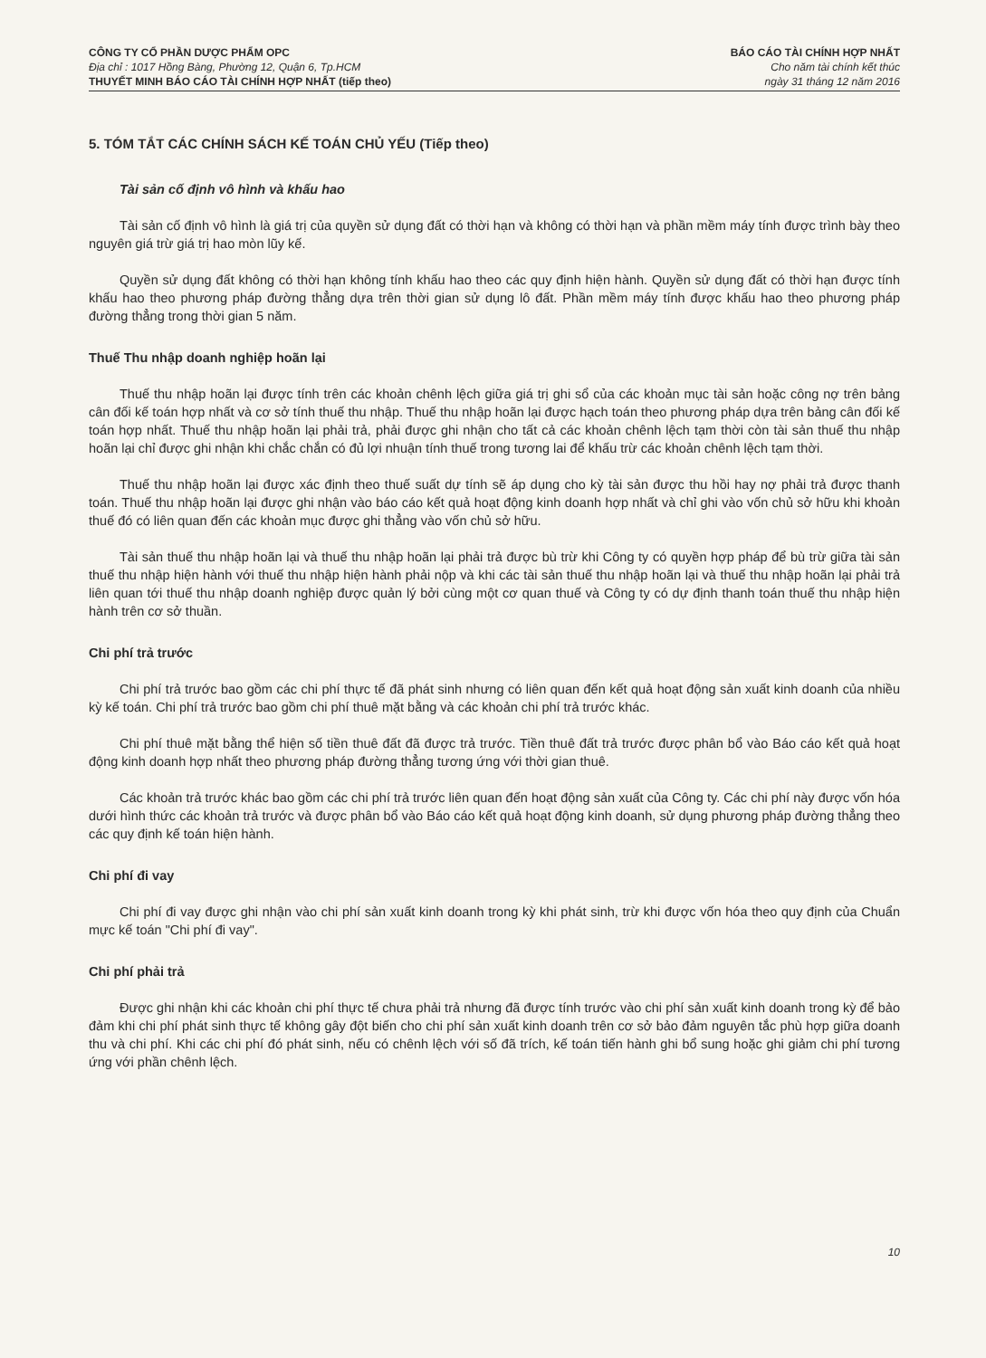CÔNG TY CỔ PHẦN DƯỢC PHẨM OPC
Địa chỉ : 1017 Hồng Bàng, Phường 12, Quận 6, Tp.HCM
THUYẾT MINH BÁO CÁO TÀI CHÍNH HỢP NHẤT (tiếp theo)
BÁO CÁO TÀI CHÍNH HỢP NHẤT
Cho năm tài chính kết thúc
ngày 31 tháng 12 năm 2016
5. TÓM TẮT CÁC CHÍNH SÁCH KẾ TOÁN CHỦ YẾU (Tiếp theo)
Tài sản cố định vô hình và khấu hao
Tài sản cố định vô hình là giá trị của quyền sử dụng đất có thời hạn và không có thời hạn và phần mềm máy tính được trình bày theo nguyên giá trừ giá trị hao mòn lũy kế.
Quyền sử dụng đất không có thời hạn không tính khấu hao theo các quy định hiện hành. Quyền sử dụng đất có thời hạn được tính khấu hao theo phương pháp đường thẳng dựa trên thời gian sử dụng lô đất. Phần mềm máy tính được khấu hao theo phương pháp đường thẳng trong thời gian 5 năm.
Thuế Thu nhập doanh nghiệp hoãn lại
Thuế thu nhập hoãn lại được tính trên các khoản chênh lệch giữa giá trị ghi sổ của các khoản mục tài sản hoặc công nợ trên bảng cân đối kế toán hợp nhất và cơ sở tính thuế thu nhập. Thuế thu nhập hoãn lại được hạch toán theo phương pháp dựa trên bảng cân đối kế toán hợp nhất. Thuế thu nhập hoãn lại phải trả, phải được ghi nhận cho tất cả các khoản chênh lệch tạm thời còn tài sản thuế thu nhập hoãn lại chỉ được ghi nhận khi chắc chắn có đủ lợi nhuận tính thuế trong tương lai để khấu trừ các khoản chênh lệch tạm thời.
Thuế thu nhập hoãn lại được xác định theo thuế suất dự tính sẽ áp dụng cho kỳ tài sản được thu hồi hay nợ phải trả được thanh toán. Thuế thu nhập hoãn lại được ghi nhận vào báo cáo kết quả hoạt động kinh doanh hợp nhất và chỉ ghi vào vốn chủ sở hữu khi khoản thuế đó có liên quan đến các khoản mục được ghi thẳng vào vốn chủ sở hữu.
Tài sản thuế thu nhập hoãn lại và thuế thu nhập hoãn lại phải trả được bù trừ khi Công ty có quyền hợp pháp để bù trừ giữa tài sản thuế thu nhập hiện hành với thuế thu nhập hiện hành phải nộp và khi các tài sản thuế thu nhập hoãn lại và thuế thu nhập hoãn lại phải trả liên quan tới thuế thu nhập doanh nghiệp được quản lý bởi cùng một cơ quan thuế và Công ty có dự định thanh toán thuế thu nhập hiện hành trên cơ sở thuần.
Chi phí trả trước
Chi phí trả trước bao gồm các chi phí thực tế đã phát sinh nhưng có liên quan đến kết quả hoạt động sản xuất kinh doanh của nhiều kỳ kế toán. Chi phí trả trước bao gồm chi phí thuê mặt bằng và các khoản chi phí trả trước khác.
Chi phí thuê mặt bằng thể hiện số tiền thuê đất đã được trả trước. Tiền thuê đất trả trước được phân bổ vào Báo cáo kết quả hoạt động kinh doanh hợp nhất theo phương pháp đường thẳng tương ứng với thời gian thuê.
Các khoản trả trước khác bao gồm các chi phí trả trước liên quan đến hoạt động sản xuất của Công ty. Các chi phí này được vốn hóa dưới hình thức các khoản trả trước và được phân bổ vào Báo cáo kết quả hoạt động kinh doanh, sử dụng phương pháp đường thẳng theo các quy định kế toán hiện hành.
Chi phí đi vay
Chi phí đi vay được ghi nhận vào chi phí sản xuất kinh doanh trong kỳ khi phát sinh, trừ khi được vốn hóa theo quy định của Chuẩn mực kế toán "Chi phí đi vay".
Chi phí phải trả
Được ghi nhận khi các khoản chi phí thực tế chưa phải trả nhưng đã được tính trước vào chi phí sản xuất kinh doanh trong kỳ để bảo đảm khi chi phí phát sinh thực tế không gây đột biến cho chi phí sản xuất kinh doanh trên cơ sở bảo đảm nguyên tắc phù hợp giữa doanh thu và chi phí. Khi các chi phí đó phát sinh, nếu có chênh lệch với số đã trích, kế toán tiến hành ghi bổ sung hoặc ghi giảm chi phí tương ứng với phần chênh lệch.
10